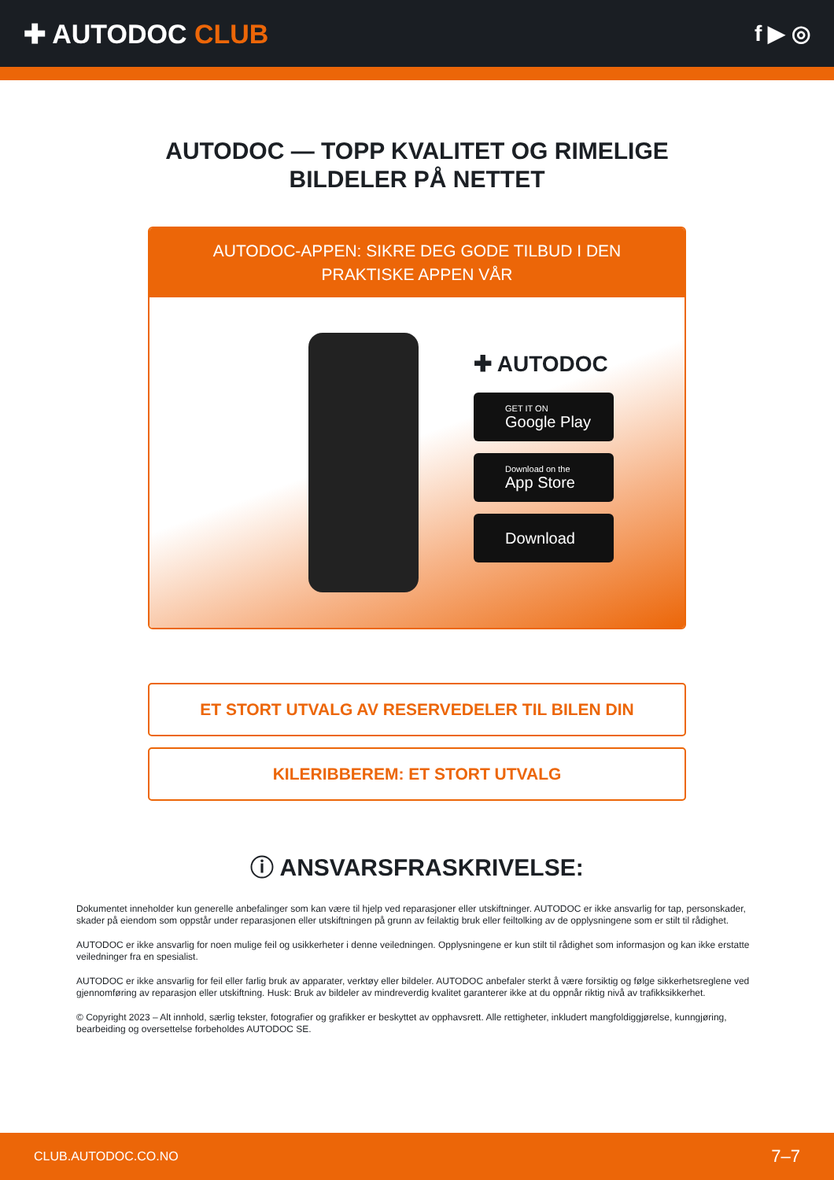✚ AUTODOC CLUB
f ▶ ◎
AUTODOC — TOPP KVALITET OG RIMELIGE BILDELER PÅ NETTET
AUTODOC-APPEN: SIKRE DEG GODE TILBUD I DEN PRAKTISKE APPEN VÅR
✚ AUTODOC
GET IT ON
Google Play
Download on the
App Store
Download
ET STORT UTVALG AV RESERVEDELER TIL BILEN DIN
KILERIBBEREM: ET STORT UTVALG
ⓘ ANSVARSFRASKRIVELSE:
Dokumentet inneholder kun generelle anbefalinger som kan være til hjelp ved reparasjoner eller utskiftninger. AUTODOC er ikke ansvarlig for tap, personskader, skader på eiendom som oppstår under reparasjonen eller utskiftningen på grunn av feilaktig bruk eller feiltolking av de opplysningene som er stilt til rådighet.
AUTODOC er ikke ansvarlig for noen mulige feil og usikkerheter i denne veiledningen. Opplysningene er kun stilt til rådighet som informasjon og kan ikke erstatte veiledninger fra en spesialist.
AUTODOC er ikke ansvarlig for feil eller farlig bruk av apparater, verktøy eller bildeler. AUTODOC anbefaler sterkt å være forsiktig og følge sikkerhetsreglene ved gjennomføring av reparasjon eller utskiftning. Husk: Bruk av bildeler av mindreverdig kvalitet garanterer ikke at du oppnår riktig nivå av trafikksikkerhet.
© Copyright 2023 – Alt innhold, særlig tekster, fotografier og grafikker er beskyttet av opphavsrett. Alle rettigheter, inkludert mangfoldiggjørelse, kunngjøring, bearbeiding og oversettelse forbeholdes AUTODOC SE.
CLUB.AUTODOC.CO.NO 7–7